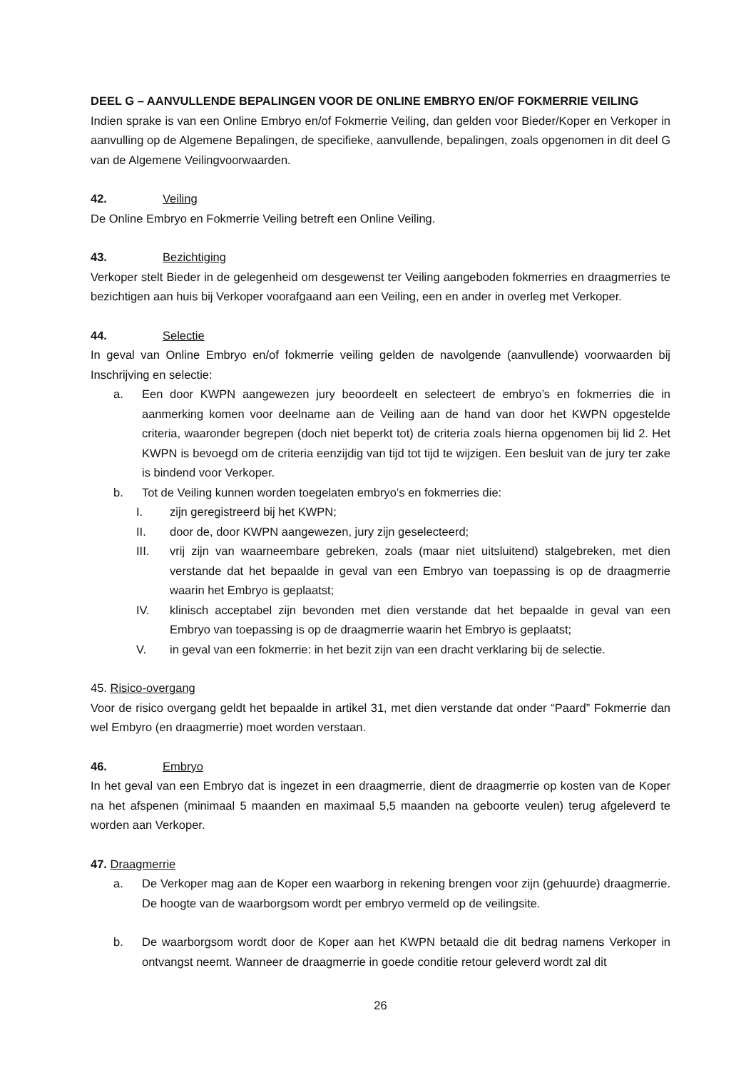DEEL G – AANVULLENDE BEPALINGEN VOOR DE ONLINE EMBRYO EN/OF FOKMERRIE VEILING
Indien sprake is van een Online Embryo en/of Fokmerrie Veiling, dan gelden voor Bieder/Koper en Verkoper in aanvulling op de Algemene Bepalingen, de specifieke, aanvullende, bepalingen, zoals opgenomen in dit deel G van de Algemene Veilingvoorwaarden.
42. Veiling
De Online Embryo en Fokmerrie Veiling betreft een Online Veiling.
43. Bezichtiging
Verkoper stelt Bieder in de gelegenheid om desgewenst ter Veiling aangeboden fokmerries en draagmerries te bezichtigen aan huis bij Verkoper voorafgaand aan een Veiling, een en ander in overleg met Verkoper.
44. Selectie
In geval van Online Embryo en/of fokmerrie veiling gelden de navolgende (aanvullende) voorwaarden bij Inschrijving en selectie:
a. Een door KWPN aangewezen jury beoordeelt en selecteert de embryo’s en fokmerries die in aanmerking komen voor deelname aan de Veiling aan de hand van door het KWPN opgestelde criteria, waaronder begrepen (doch niet beperkt tot) de criteria zoals hierna opgenomen bij lid 2. Het KWPN is bevoegd om de criteria eenzijdig van tijd tot tijd te wijzigen. Een besluit van de jury ter zake is bindend voor Verkoper.
b. Tot de Veiling kunnen worden toegelaten embryo’s en fokmerries die:
I. zijn geregistreerd bij het KWPN;
II. door de, door KWPN aangewezen, jury zijn geselecteerd;
III. vrij zijn van waarneembare gebreken, zoals (maar niet uitsluitend) stalgebreken, met dien verstande dat het bepaalde in geval van een Embryo van toepassing is op de draagmerrie waarin het Embryo is geplaatst;
IV. klinisch acceptabel zijn bevonden met dien verstande dat het bepaalde in geval van een Embryo van toepassing is op de draagmerrie waarin het Embryo is geplaatst;
V. in geval van een fokmerrie: in het bezit zijn van een dracht verklaring bij de selectie.
45. Risico-overgang
Voor de risico overgang geldt het bepaalde in artikel 31, met dien verstande dat onder “Paard” Fokmerrie dan wel Embyro (en draagmerrie) moet worden verstaan.
46. Embryo
In het geval van een Embryo dat is ingezet in een draagmerrie, dient de draagmerrie op kosten van de Koper na het afspenen (minimaal 5 maanden en maximaal 5,5 maanden na geboorte veulen) terug afgeleverd te worden aan Verkoper.
47. Draagmerrie
a. De Verkoper mag aan de Koper een waarborg in rekening brengen voor zijn (gehuurde) draagmerrie. De hoogte van de waarborgsom wordt per embryo vermeld op de veilingsite.
b. De waarborgsom wordt door de Koper aan het KWPN betaald die dit bedrag namens Verkoper in ontvangst neemt. Wanneer de draagmerrie in goede conditie retour geleverd wordt zal dit
26